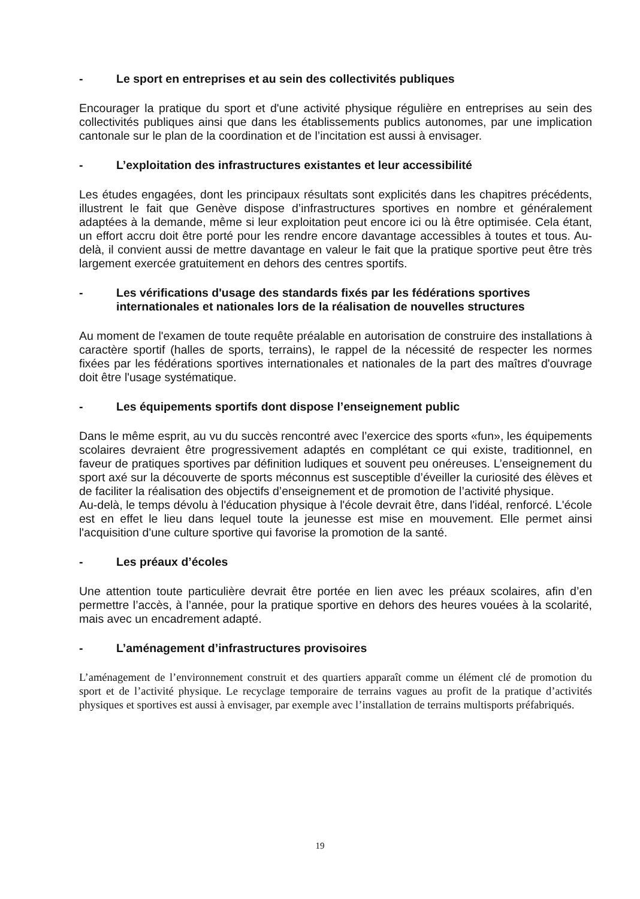- Le sport en entreprises et au sein des collectivités publiques
Encourager la pratique du sport et d'une activité physique régulière en entreprises au sein des collectivités publiques ainsi que dans les établissements publics autonomes, par une implication cantonale sur le plan de la coordination et de l’incitation est aussi à envisager.
- L’exploitation des infrastructures existantes et leur accessibilité
Les études engagées, dont les principaux résultats sont explicités dans les chapitres précédents, illustrent le fait que Genève dispose d’infrastructures sportives en nombre et généralement adaptées à la demande, même si leur exploitation peut encore ici ou là être optimisée. Cela étant, un effort accru doit être porté pour les rendre encore davantage accessibles à toutes et tous. Au-delà, il convient aussi de mettre davantage en valeur le fait que la pratique sportive peut être très largement exercée gratuitement en dehors des centres sportifs.
- Les vérifications d'usage des standards fixés par les fédérations sportives internationales et nationales lors de la réalisation de nouvelles structures
Au moment de l'examen de toute requête préalable en autorisation de construire des installations à caractère sportif (halles de sports, terrains), le rappel de la nécessité de respecter les normes fixées par les fédérations sportives internationales et nationales de la part des maîtres d'ouvrage doit être l'usage systématique.
- Les équipements sportifs dont dispose l’enseignement public
Dans le même esprit, au vu du succès rencontré avec l’exercice des sports «fun», les équipements scolaires devraient être progressivement adaptés en complétant ce qui existe, traditionnel, en faveur de pratiques sportives par définition ludiques et souvent peu onéreuses. L’enseignement du sport axé sur la découverte de sports méconnus est susceptible d’éveiller la curiosité des élèves et de faciliter la réalisation des objectifs d’enseignement et de promotion de l’activité physique.
Au-delà, le temps dévolu à l'éducation physique à l'école devrait être, dans l'idéal, renforcé. L'école est en effet le lieu dans lequel toute la jeunesse est mise en mouvement. Elle permet ainsi l'acquisition d'une culture sportive qui favorise la promotion de la santé.
- Les préaux d’écoles
Une attention toute particulière devrait être portée en lien avec les préaux scolaires, afin d’en permettre l’accès, à l’année, pour la pratique sportive en dehors des heures vouées à la scolarité, mais avec un encadrement adapté.
- L’aménagement d’infrastructures provisoires
L’aménagement de l’environnement construit et des quartiers apparaît comme un élément clé de promotion du sport et de l’activité physique. Le recyclage temporaire de terrains vagues au profit de la pratique d’activités physiques et sportives est aussi à envisager, par exemple avec l’installation de terrains multisports préfabriqués.
19